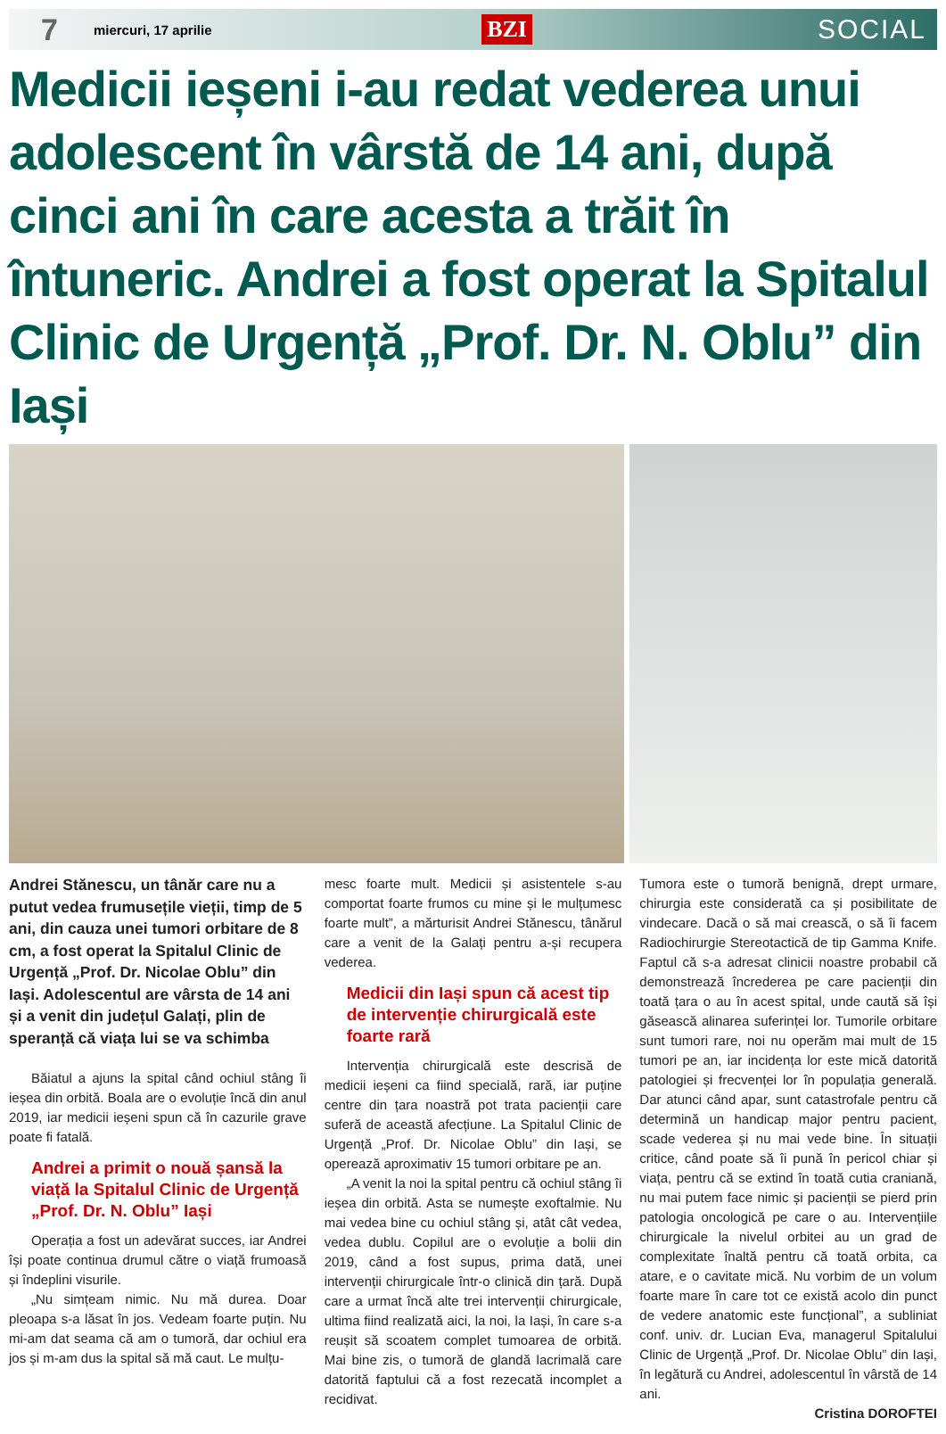7 miercuri, 17 aprilie BZI SOCIAL
Medicii ieșeni i-au redat vederea unui adolescent în vârstă de 14 ani, după cinci ani în care acesta a trăit în întuneric. Andrei a fost operat la Spitalul Clinic de Urgență „Prof. Dr. N. Oblu” din Iași
Andrei Stănescu, un tânăr care nu a putut vedea frumusețile vieții, timp de 5 ani, din cauza unei tumori orbitare de 8 cm, a fost operat la Spitalul Clinic de Urgență „Prof. Dr. Nicolae Oblu” din Iași. Adolescentul are vârsta de 14 ani și a venit din județul Galați, plin de speranță că viața lui se va schimba
Băiatul a ajuns la spital când ochiul stâng îi ieșea din orbită. Boala are o evoluție încă din anul 2019, iar medicii ieșeni spun că în cazurile grave poate fi fatală.
Andrei a primit o nouă șansă la viață la Spitalul Clinic de Urgență „Prof. Dr. N. Oblu” Iași
Operația a fost un adevărat succes, iar Andrei își poate continua drumul către o viață frumoasă și îndeplini visurile.
„Nu simțeam nimic. Nu mă durea. Doar pleoapa s-a lăsat în jos. Vedeam foarte puțin. Nu mi-am dat seama că am o tumoră, dar ochiul era jos și m-am dus la spital să mă caut. Le mulțu-
mesc foarte mult. Medicii și asistentele s-au comportat foarte frumos cu mine și le mulțumesc foarte mult”, a mărturisit Andrei Stănescu, tânărul care a venit de la Galați pentru a-și recupera vederea.
Medicii din Iași spun că acest tip de intervenție chirurgicală este foarte rară
Intervenția chirurgicală este descrisă de medicii ieșeni ca fiind specială, rară, iar puține centre din țara noastră pot trata pacienții care suferă de această afecțiune. La Spitalul Clinic de Urgență „Prof. Dr. Nicolae Oblu” din Iași, se operează aproximativ 15 tumori orbitare pe an.
„A venit la noi la spital pentru că ochiul stâng îi ieșea din orbită. Asta se numește exoftalmie. Nu mai vedea bine cu ochiul stâng și, atât cât vedea, vedea dublu. Copilul are o evoluție a bolii din 2019, când a fost supus, prima dată, unei intervenții chirurgicale într-o clinică din țară. După care a urmat încă alte trei intervenții chirurgicale, ultima fiind realizată aici, la noi, la Iași, în care s-a reușit să scoatem complet tumoarea de orbită. Mai bine zis, o tumoră de glandă lacrimală care datorită faptului că a fost rezecată incomplet a recidivat.
Tumora este o tumoră benignă, drept urmare, chirurgia este considerată ca și posibilitate de vindecare. Dacă o să mai crească, o să îi facem Radiochirurgie Stereotactică de tip Gamma Knife. Faptul că s-a adresat clinicii noastre probabil că demonstrează încrederea pe care pacienții din toată țara o au în acest spital, unde caută să își găsească alinarea suferinței lor. Tumorile orbitare sunt tumori rare, noi nu operăm mai mult de 15 tumori pe an, iar incidența lor este mică datorită patologiei și frecvenței lor în populația generală. Dar atunci când apar, sunt catastrofale pentru că determină un handicap major pentru pacient, scade vederea și nu mai vede bine. În situații critice, când poate să îi pună în pericol chiar și viața, pentru că se extind în toată cutia craniană, nu mai putem face nimic și pacienții se pierd prin patologia oncologică pe care o au. Intervențiile chirurgicale la nivelul orbitei au un grad de complexitate înaltă pentru că toată orbita, ca atare, e o cavitate mică. Nu vorbim de un volum foarte mare în care tot ce există acolo din punct de vedere anatomic este funcțional”, a subliniat conf. univ. dr. Lucian Eva, managerul Spitalului Clinic de Urgență „Prof. Dr. Nicolae Oblu” din Iași, în legătură cu Andrei, adolescentul în vârstă de 14 ani.
Cristina DOROFTEI